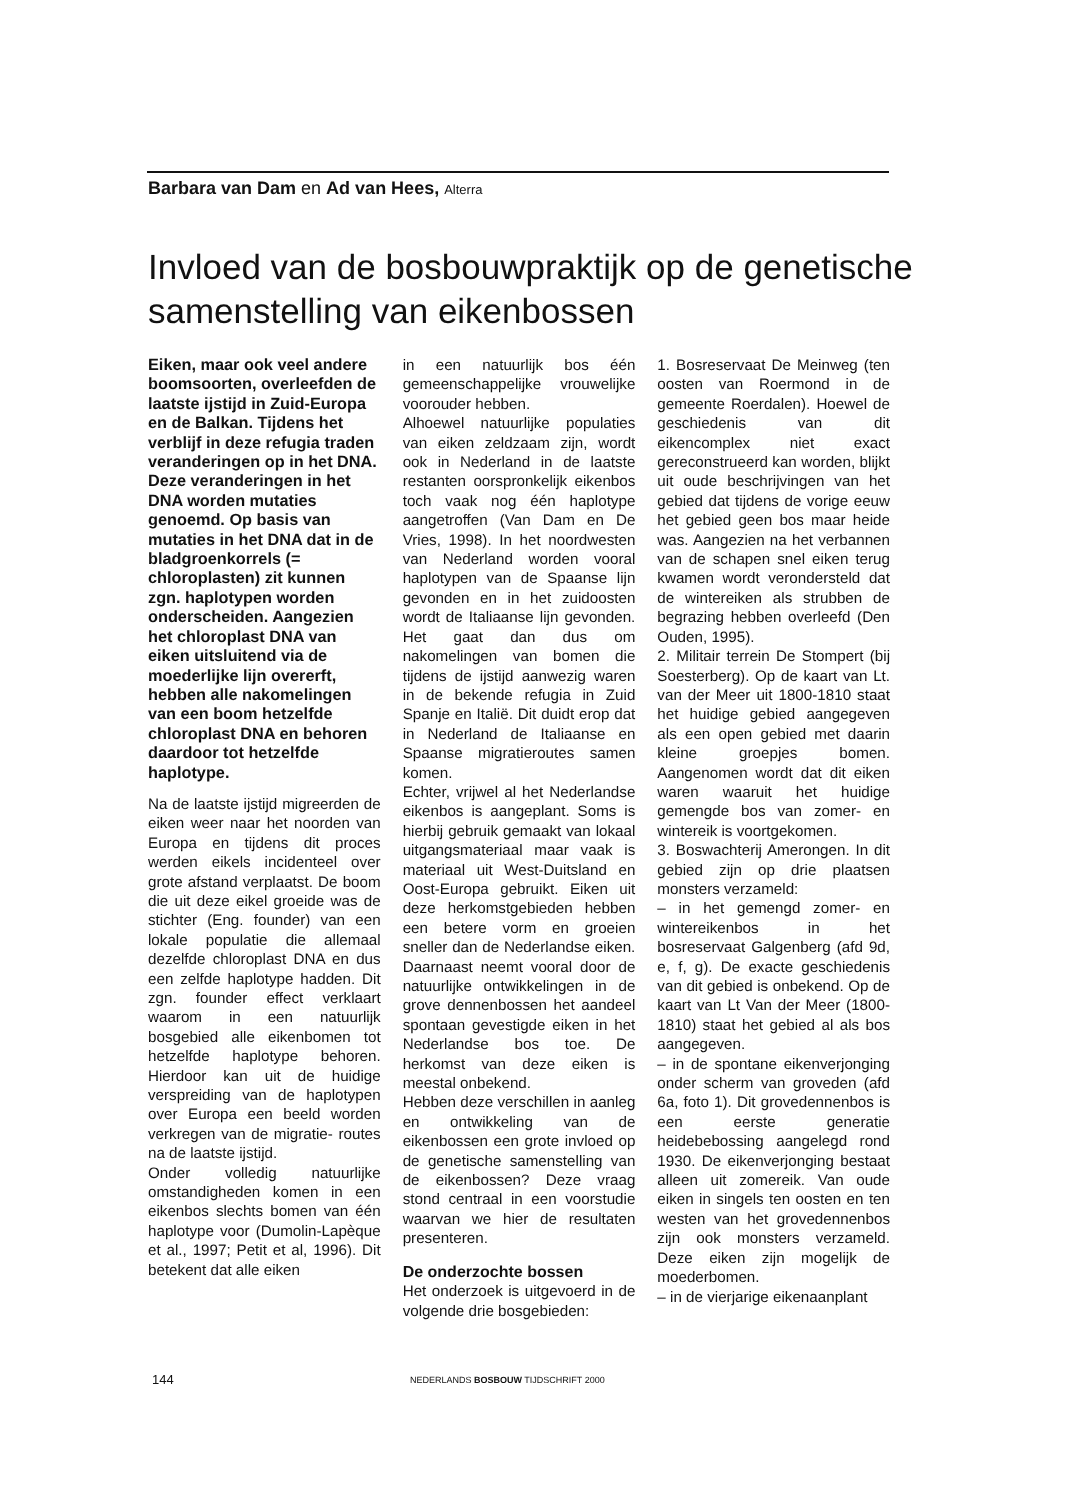Barbara van Dam en Ad van Hees, Alterra
Invloed van de bosbouwpraktijk op de genetische samenstelling van eikenbossen
Eiken, maar ook veel andere boomsoorten, overleefden de laatste ijstijd in Zuid-Europa en de Balkan. Tijdens het verblijf in deze refugia traden veranderingen op in het DNA. Deze veranderingen in het DNA worden mutaties genoemd. Op basis van mutaties in het DNA dat in de bladgroenkorrels (= chloroplasten) zit kunnen zgn. haplotypen worden onderscheiden. Aangezien het chloroplast DNA van eiken uitsluitend via de moederlijke lijn overerft, hebben alle nakomelingen van een boom hetzelfde chloroplast DNA en behoren daardoor tot hetzelfde haplotype.
Na de laatste ijstijd migreerden de eiken weer naar het noorden van Europa en tijdens dit proces werden eikels incidenteel over grote afstand verplaatst. De boom die uit deze eikel groeide was de stichter (Eng. founder) van een lokale populatie die allemaal dezelfde chloroplast DNA en dus een zelfde haplotype hadden. Dit zgn. founder effect verklaart waarom in een natuurlijk bosgebied alle eikenbomen tot hetzelfde haplotype behoren. Hierdoor kan uit de huidige verspreiding van de haplotypen over Europa een beeld worden verkregen van de migratie- routes na de laatste ijstijd.
Onder volledig natuurlijke omstandigheden komen in een eikenbos slechts bomen van één haplotype voor (Dumolin-Lapèque et al., 1997; Petit et al, 1996). Dit betekent dat alle eiken
in een natuurlijk bos één gemeenschappelijke vrouwelijke voorouder hebben.
Alhoewel natuurlijke populaties van eiken zeldzaam zijn, wordt ook in Nederland in de laatste restanten oorspronkelijk eikenbos toch vaak nog één haplotype aangetroffen (Van Dam en De Vries, 1998). In het noordwesten van Nederland worden vooral haplotypen van de Spaanse lijn gevonden en in het zuidoosten wordt de Italiaanse lijn gevonden. Het gaat dan dus om nakomelingen van bomen die tijdens de ijstijd aanwezig waren in de bekende refugia in Zuid Spanje en Italië. Dit duidt erop dat in Nederland de Italiaanse en Spaanse migratieroutes samen komen.
Echter, vrijwel al het Nederlandse eikenbos is aangeplant. Soms is hierbij gebruik gemaakt van lokaal uitgangsmateriaal maar vaak is materiaal uit West-Duitsland en Oost-Europa gebruikt. Eiken uit deze herkomstgebieden hebben een betere vorm en groeien sneller dan de Nederlandse eiken. Daarnaast neemt vooral door de natuurlijke ontwikkelingen in de grove dennenbossen het aandeel spontaan gevestigde eiken in het Nederlandse bos toe. De herkomst van deze eiken is meestal onbekend.
Hebben deze verschillen in aanleg en ontwikkeling van de eikenbossen een grote invloed op de genetische samenstelling van de eikenbossen? Deze vraag stond centraal in een voorstudie waarvan we hier de resultaten presenteren.
De onderzochte bossen
Het onderzoek is uitgevoerd in de volgende drie bosgebieden:
1. Bosreservaat De Meinweg (ten oosten van Roermond in de gemeente Roerdalen). Hoewel de geschiedenis van dit eikencomplex niet exact gereconstrueerd kan worden, blijkt uit oude beschrijvingen van het gebied dat tijdens de vorige eeuw het gebied geen bos maar heide was. Aangezien na het verbannen van de schapen snel eiken terug kwamen wordt verondersteld dat de wintereiken als strubben de begrazing hebben overleefd (Den Ouden, 1995).
2. Militair terrein De Stompert (bij Soesterberg). Op de kaart van Lt. van der Meer uit 1800-1810 staat het huidige gebied aangegeven als een open gebied met daarin kleine groepjes bomen. Aangenomen wordt dat dit eiken waren waaruit het huidige gemengde bos van zomer- en wintereik is voortgekomen.
3. Boswachterij Amerongen. In dit gebied zijn op drie plaatsen monsters verzameld:
– in het gemengd zomer- en wintereikenbos in het bosreservaat Galgenberg (afd 9d, e, f, g). De exacte geschiedenis van dit gebied is onbekend. Op de kaart van Lt Van der Meer (1800-1810) staat het gebied al als bos aangegeven.
– in de spontane eikenverjonging onder scherm van groveden (afd 6a, foto 1). Dit grovedennenbos is een eerste generatie heidebebossing aangelegd rond 1930. De eikenverjonging bestaat alleen uit zomereik. Van oude eiken in singels ten oosten en ten westen van het grovedennenbos zijn ook monsters verzameld. Deze eiken zijn mogelijk de moederbomen.
– in de vierjarige eikenaanplant
144 NEDERLANDS BOSBOUW TIJDSCHRIFT 2000